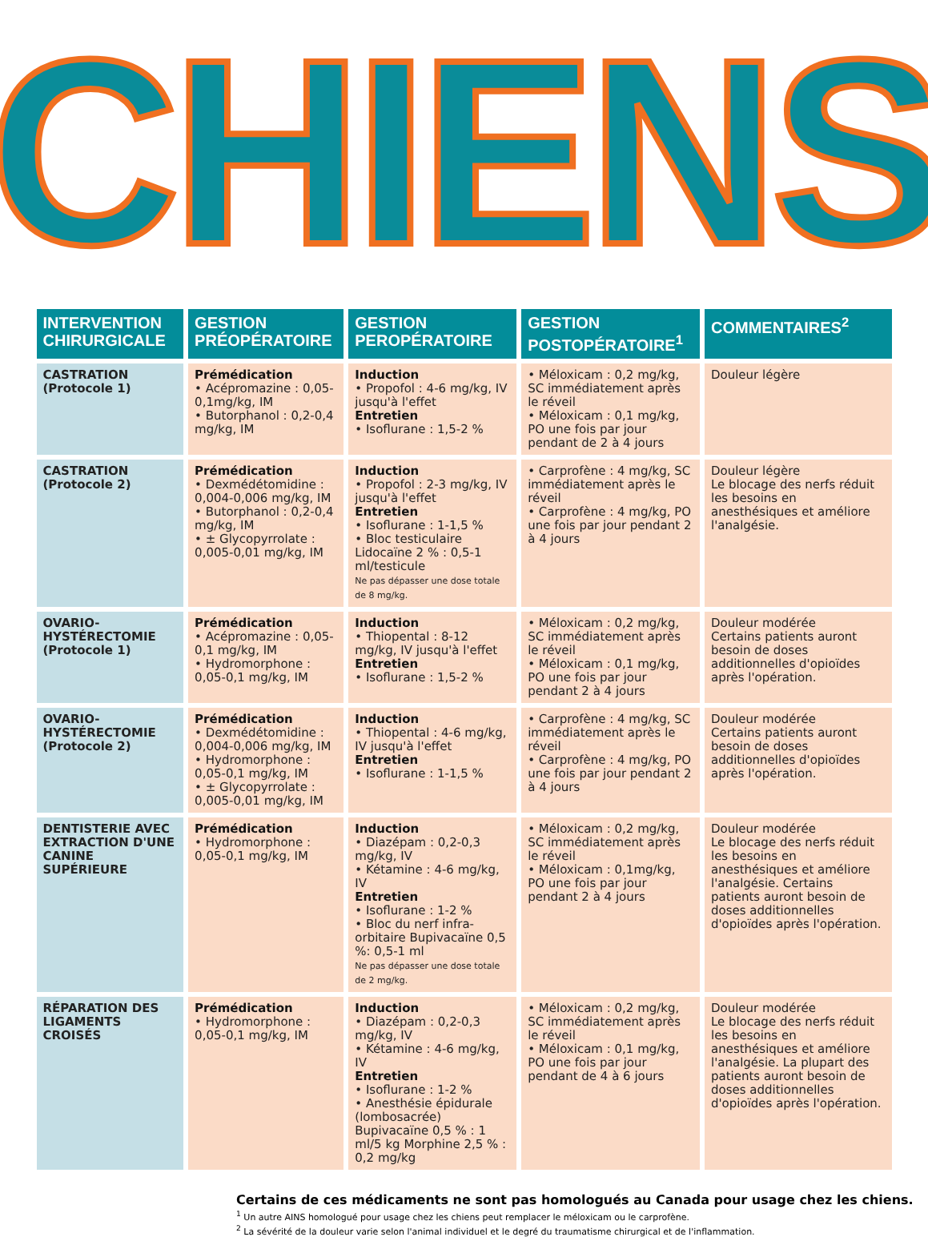CHIENS
| INTERVENTION CHIRURGICALE | GESTION PRÉOPÉRATOIRE | GESTION PEROPÉRATOIRE | GESTION POSTOPÉRATOIRE<sup>1</sup> | COMMENTAIRES<sup>2</sup> |
| --- | --- | --- | --- | --- |
| CASTRATION (Protocole 1) | Prémédication • Acépromazine : 0,05-0,1mg/kg, IM • Butorphanol : 0,2-0,4 mg/kg, IM | Induction • Propofol : 4-6 mg/kg, IV jusqu'à l'effet Entretien • Isoflurane : 1,5-2 % | • Méloxicam : 0,2 mg/kg, SC immédiatement après le réveil • Méloxicam : 0,1 mg/kg, PO une fois par jour pendant de 2 à 4 jours | Douleur légère |
| CASTRATION (Protocole 2) | Prémédication • Dexmédétomidine : 0,004-0,006 mg/kg, IM • Butorphanol : 0,2-0,4 mg/kg, IM • ± Glycopyrrolate : 0,005-0,01 mg/kg, IM | Induction • Propofol : 2-3 mg/kg, IV jusqu'à l'effet Entretien • Isoflurane : 1-1,5 % • Bloc testiculaire Lidocaïne 2 % : 0,5-1 ml/testicule Ne pas dépasser une dose totale de 8 mg/kg. | • Carprofène : 4 mg/kg, SC immédiatement après le réveil • Carprofène : 4 mg/kg, PO une fois par jour pendant 2 à 4 jours | Douleur légère Le blocage des nerfs réduit les besoins en anesthésiques et améliore l'analgésie. |
| OVARIO-HYSTÉRECTOMIE (Protocole 1) | Prémédication • Acépromazine : 0,05-0,1 mg/kg, IM • Hydromorphone : 0,05-0,1 mg/kg, IM | Induction • Thiopental : 8-12 mg/kg, IV jusqu'à l'effet Entretien • Isoflurane : 1,5-2 % | • Méloxicam : 0,2 mg/kg, SC immédiatement après le réveil • Méloxicam : 0,1 mg/kg, PO une fois par jour pendant 2 à 4 jours | Douleur modérée Certains patients auront besoin de doses additionnelles d'opioïdes après l'opération. |
| OVARIO-HYSTÉRECTOMIE (Protocole 2) | Prémédication • Dexmédétomidine : 0,004-0,006 mg/kg, IM • Hydromorphone : 0,05-0,1 mg/kg, IM • ± Glycopyrrolate : 0,005-0,01 mg/kg, IM | Induction • Thiopental : 4-6 mg/kg, IV jusqu'à l'effet Entretien • Isoflurane : 1-1,5 % | • Carprofène : 4 mg/kg, SC immédiatement après le réveil • Carprofène : 4 mg/kg, PO une fois par jour pendant 2 à 4 jours | Douleur modérée Certains patients auront besoin de doses additionnelles d'opioïdes après l'opération. |
| DENTISTERIE AVEC EXTRACTION D'UNE CANINE SUPÉRIEURE | Prémédication • Hydromorphone : 0,05-0,1 mg/kg, IM | Induction • Diazépam : 0,2-0,3 mg/kg, IV • Kétamine : 4-6 mg/kg, IV Entretien • Isoflurane : 1-2 % • Bloc du nerf infra-orbitaire Bupivacaïne 0,5 %: 0,5-1 ml Ne pas dépasser une dose totale de 2 mg/kg. | • Méloxicam : 0,2 mg/kg, SC immédiatement après le réveil • Méloxicam : 0,1mg/kg, PO une fois par jour pendant 2 à 4 jours | Douleur modérée Le blocage des nerfs réduit les besoins en anesthésiques et améliore l'analgésie. Certains patients auront besoin de doses additionnelles d'opioïdes après l'opération. |
| RÉPARATION DES LIGAMENTS CROISÉS | Prémédication • Hydromorphone : 0,05-0,1 mg/kg, IM | Induction • Diazépam : 0,2-0,3 mg/kg, IV • Kétamine : 4-6 mg/kg, IV Entretien • Isoflurane : 1-2 % • Anesthésie épidurale (lombosacrée) Bupivacaïne 0,5 % : 1 ml/5 kg Morphine 2,5 % : 0,2 mg/kg | • Méloxicam : 0,2 mg/kg, SC immédiatement après le réveil • Méloxicam : 0,1 mg/kg, PO une fois par jour pendant de 4 à 6 jours | Douleur modérée Le blocage des nerfs réduit les besoins en anesthésiques et améliore l'analgésie. La plupart des patients auront besoin de doses additionnelles d'opioïdes après l'opération. |
Certains de ces médicaments ne sont pas homologués au Canada pour usage chez les chiens.
<sup>1</sup> Un autre AINS homologué pour usage chez les chiens peut remplacer le méloxicam ou le carprofène.
<sup>2</sup> La sévérité de la douleur varie selon l'animal individuel et le degré du traumatisme chirurgical et de l'inflammation.